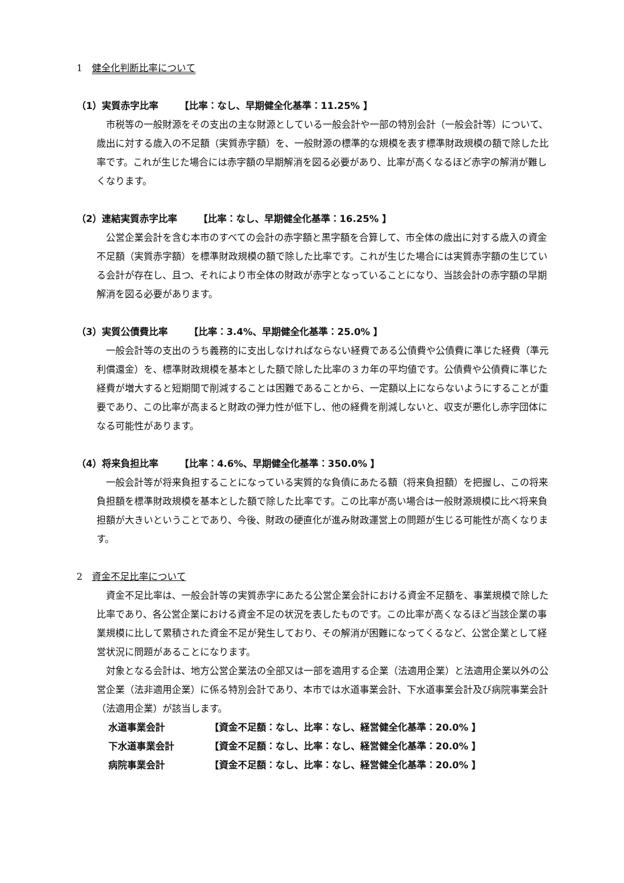1　健全化判断比率について
（1）実質赤字比率 【比率：なし、早期健全化基準：11.25% 】
市税等の一般財源をその支出の主な財源としている一般会計や一部の特別会計（一般会計等）について、歳出に対する歳入の不足額（実質赤字額）を、一般財源の標準的な規模を表す標準財政規模の額で除した比率です。これが生じた場合には赤字額の早期解消を図る必要があり、比率が高くなるほど赤字の解消が難しくなります。
（2）連結実質赤字比率 【比率：なし、早期健全化基準：16.25% 】
公営企業会計を含む本市のすべての会計の赤字額と黒字額を合算して、市全体の歳出に対する歳入の資金不足額（実質赤字額）を標準財政規模の額で除した比率です。これが生じた場合には実質赤字額の生じている会計が存在し、且つ、それにより市全体の財政が赤字となっていることになり、当該会計の赤字額の早期解消を図る必要があります。
（3）実質公債費比率 【比率：3.4%、早期健全化基準：25.0% 】
一般会計等の支出のうち義務的に支出しなければならない経費である公債費や公債費に準じた経費（準元利償還金）を、標準財政規模を基本とした額で除した比率の３カ年の平均値です。公債費や公債費に準じた経費が増大すると短期間で削減することは困難であることから、一定額以上にならないようにすることが重要であり、この比率が高まると財政の弾力性が低下し、他の経費を削減しないと、収支が悪化し赤字団体になる可能性があります。
（4）将来負担比率 【比率：4.6%、早期健全化基準：350.0% 】
一般会計等が将来負担することになっている実質的な負債にあたる額（将来負担額）を把握し、この将来負担額を標準財政規模を基本とした額で除した比率です。この比率が高い場合は一般財源規模に比べ将来負担額が大きいということであり、今後、財政の硬直化が進み財政運営上の問題が生じる可能性が高くなります。
2　資金不足比率について
資金不足比率は、一般会計等の実質赤字にあたる公営企業会計における資金不足額を、事業規模で除した比率であり、各公営企業における資金不足の状況を表したものです。この比率が高くなるほど当該企業の事業規模に比して累積された資金不足が発生しており、その解消が困難になってくるなど、公営企業として経営状況に問題があることになります。
対象となる会計は、地方公営企業法の全部又は一部を適用する企業（法適用企業）と法適用企業以外の公営企業（法非適用企業）に係る特別会計であり、本市では水道事業会計、下水道事業会計及び病院事業会計（法適用企業）が該当します。
水道事業会計 【資金不足額：なし、比率：なし、経営健全化基準：20.0% 】
下水道事業会計 【資金不足額：なし、比率：なし、経営健全化基準：20.0% 】
病院事業会計 【資金不足額：なし、比率：なし、経営健全化基準：20.0% 】